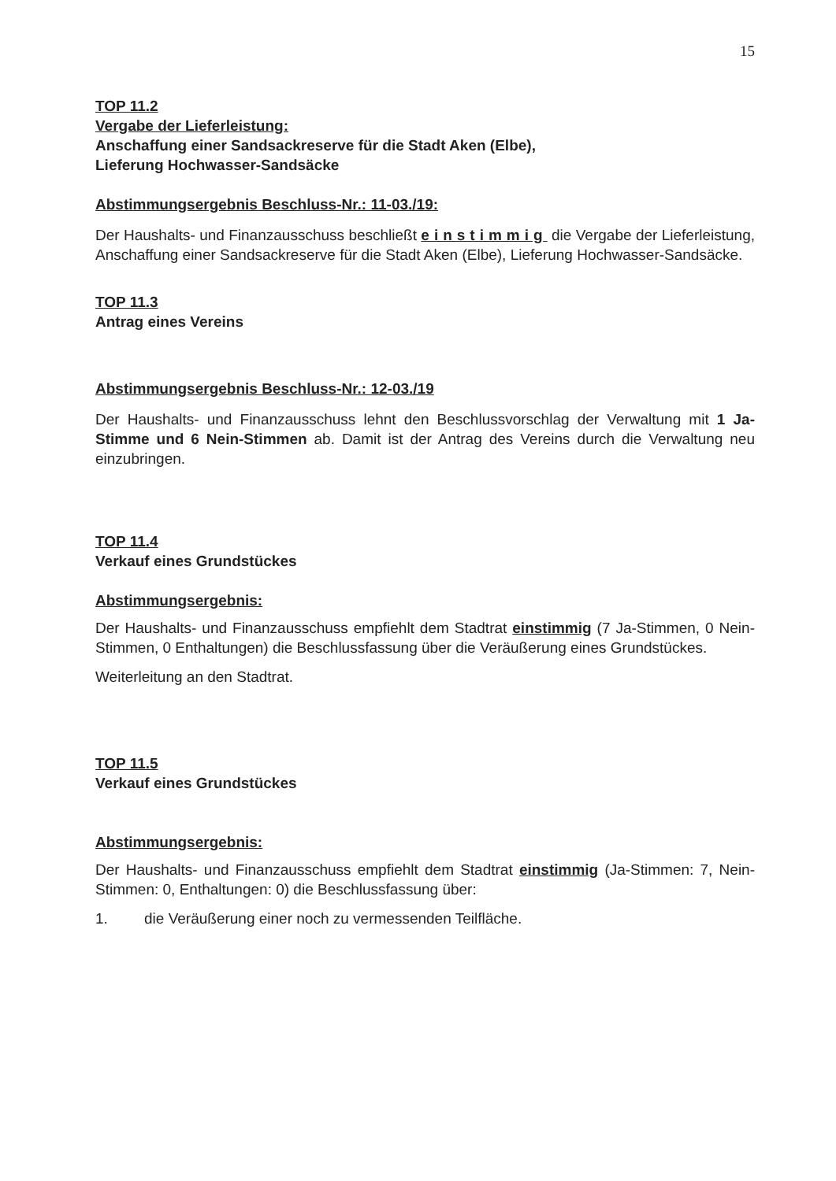15
TOP 11.2
Vergabe der Lieferleistung:
Anschaffung einer Sandsackreserve für die Stadt Aken (Elbe),
Lieferung Hochwasser-Sandsäcke
Abstimmungsergebnis Beschluss-Nr.: 11-03./19:
Der Haushalts- und Finanzausschuss beschließt einstimmig die Vergabe der Lieferleistung, Anschaffung einer Sandsackreserve für die Stadt Aken (Elbe), Lieferung Hochwasser-Sandsäcke.
TOP 11.3
Antrag eines Vereins
Abstimmungsergebnis Beschluss-Nr.: 12-03./19
Der Haushalts- und Finanzausschuss lehnt den Beschlussvorschlag der Verwaltung mit 1 Ja-Stimme und 6 Nein-Stimmen ab. Damit ist der Antrag des Vereins durch die Verwaltung neu einzubringen.
TOP 11.4
Verkauf eines Grundstückes
Abstimmungsergebnis:
Der Haushalts- und Finanzausschuss empfiehlt dem Stadtrat einstimmig (7 Ja-Stimmen, 0 Nein-Stimmen, 0 Enthaltungen) die Beschlussfassung über die Veräußerung eines Grundstückes.
Weiterleitung an den Stadtrat.
TOP 11.5
Verkauf eines Grundstückes
Abstimmungsergebnis:
Der Haushalts- und Finanzausschuss empfiehlt dem Stadtrat einstimmig (Ja-Stimmen: 7, Nein-Stimmen: 0, Enthaltungen: 0) die Beschlussfassung über:
1. die Veräußerung einer noch zu vermessenden Teilfläche.